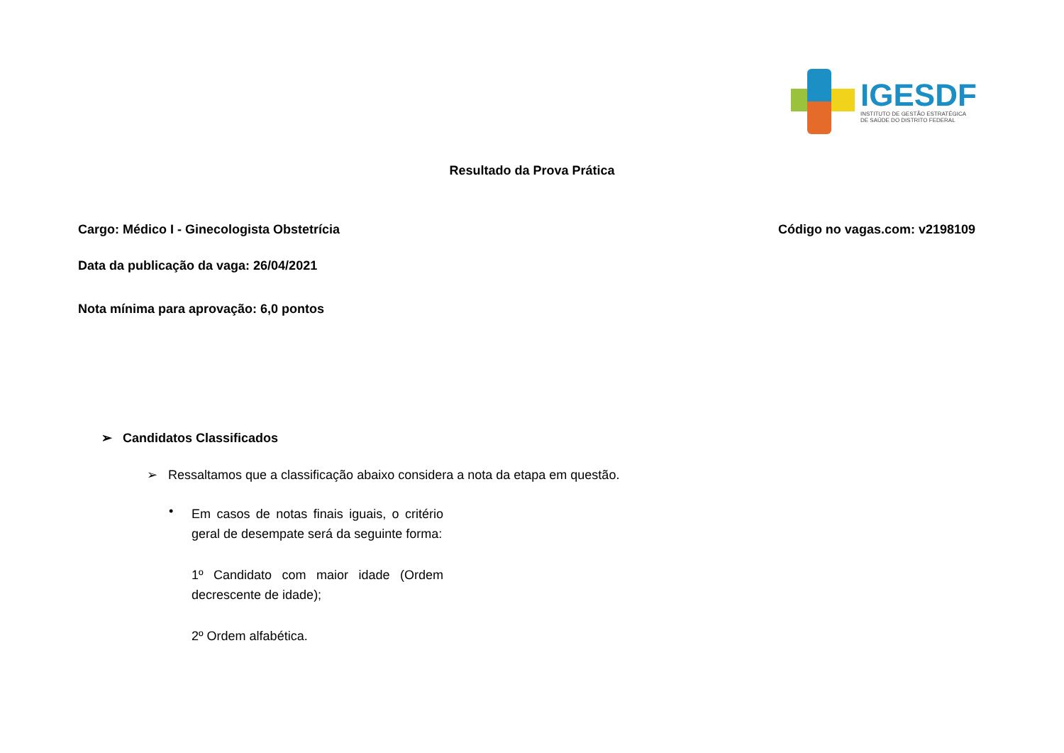IGESDF
INSTITUTO DE GESTÃO ESTRATÉGICA
DE SAÚDE DO DISTRITO FEDERAL
Resultado da Prova Prática
Cargo: Médico I - Ginecologista Obstetrícia Código no vagas.com: v2198109
Data da publicação da vaga: 26/04/2021
Nota mínima para aprovação: 6,0 pontos
➢ Candidatos Classificados
➢ Ressaltamos que a classificação abaixo considera a nota da etapa em questão.
•
Em casos de notas finais iguais, o critério geral de desempate será da seguinte forma:
1º Candidato com maior idade (Ordem decrescente de idade);
2º Ordem alfabética.